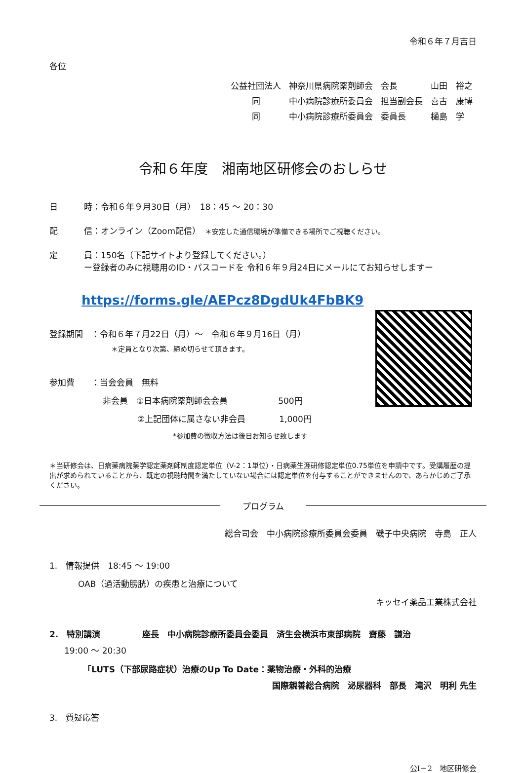令和６年７月吉日
各位
| 公益社団法人 | 神奈川県病院薬剤師会 | 会長 | 山田 裕之 |
| 同 | 中小病院診療所委員会 | 担当副会長 | 喜古 康博 |
| 同 | 中小病院診療所委員会 | 委員長 | 樋島 学 |
令和６年度　湘南地区研修会のおしらせ
日 時：令和６年９月30日（月）　18：45 ～ 20：30
配 信：オンライン（Zoom配信）　＊安定した通信環境が準備できる場所でご視聴ください。
定 員：150名（下記サイトより登録してください。）
ー登録者のみに視聴用のID・パスコードを 令和６年９月24日にメールにてお知らせしますー
https://forms.gle/AEPcz8DgdUk4FbBK9
登録期間　：令和６年７月22日（月）～　令和６年９月16日（月）
＊定員となり次第、締め切らせて頂きます。
参加費　　：当会会員　無料
非会員　①日本病院薬剤師会会員　　　　　　500円
②上記団体に属さない非会員　　　　1,000円
*参加費の徴収方法は後日お知らせ致します
＊当研修会は、日病薬病院薬学認定薬剤師制度認定単位（V-2：1単位）・日病薬生涯研修認定単位0.75単位を申請中です。受講履歴の提出が求められていることから、既定の視聴時間を満たしていない場合には認定単位を付与することができませんので、あらかじめご了承ください。
プログラム
総合司会　中小病院診療所委員会委員　磯子中央病院　寺島　正人
1.　情報提供　18:45 ～ 19:00
OAB（過活動膀胱）の疾患と治療について
キッセイ薬品工業株式会社
2.　特別講演　　　　　座長　中小病院診療所委員会委員　済生会横浜市東部病院　齋藤　謙治
19:00 ～ 20:30
「LUTS（下部尿路症状）治療のUp To Date：薬物治療・外科的治療
国際親善総合病院　泌尿器科　部長　滝沢　明利 先生
3.　質疑応答
公Ⅰ－2　地区研修会